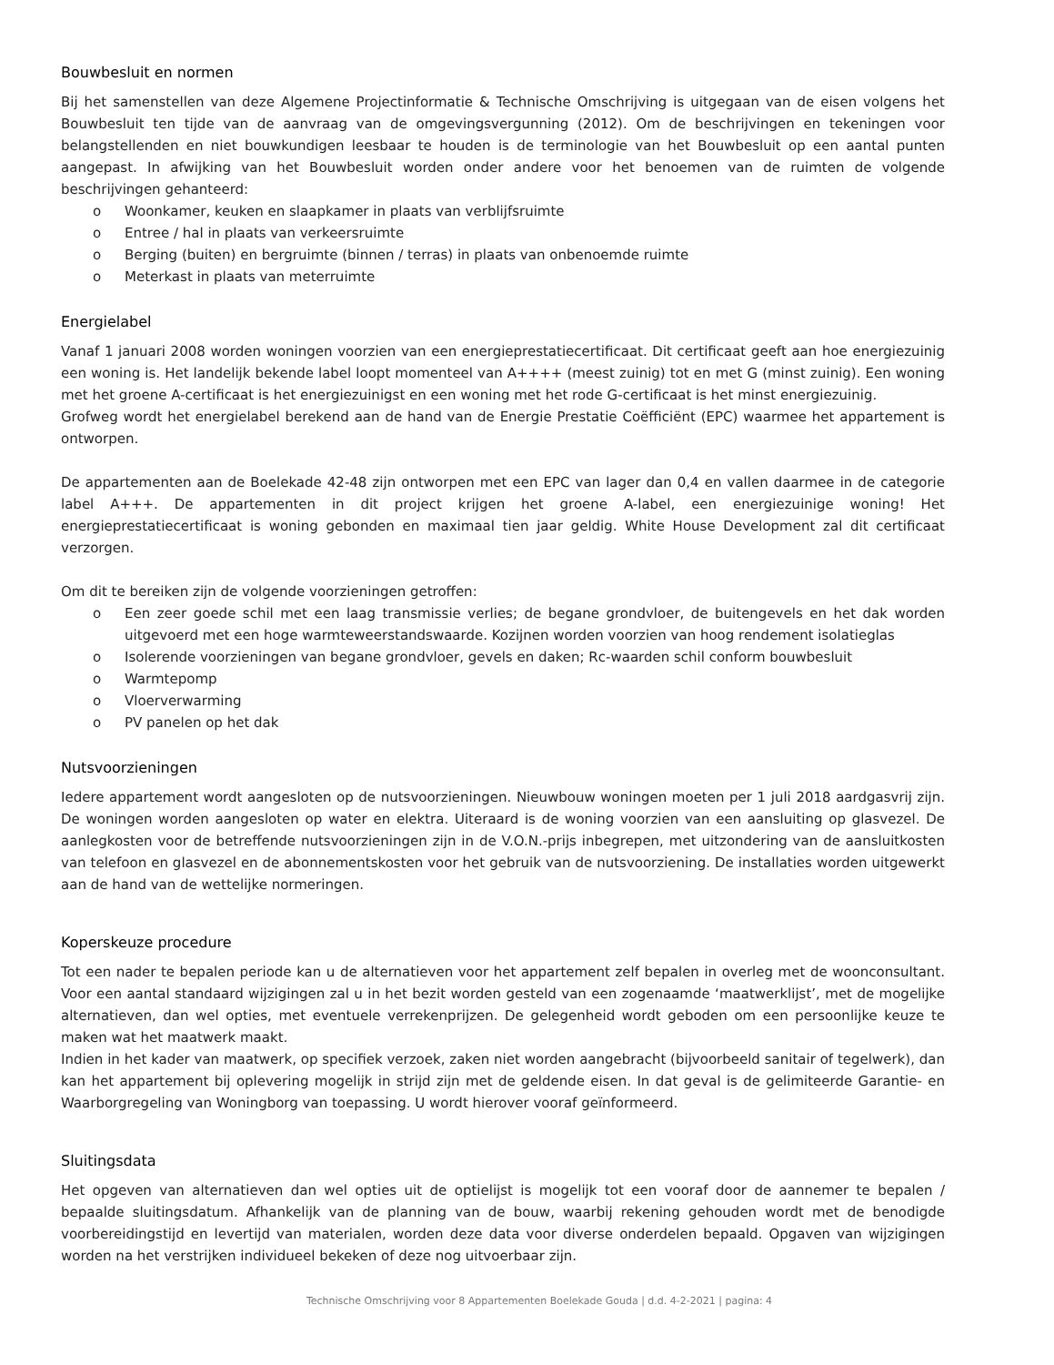Bouwbesluit en normen
Bij het samenstellen van deze Algemene Projectinformatie & Technische Omschrijving is uitgegaan van de eisen volgens het Bouwbesluit ten tijde van de aanvraag van de omgevingsvergunning (2012). Om de beschrijvingen en tekeningen voor belangstellenden en niet bouwkundigen leesbaar te houden is de terminologie van het Bouwbesluit op een aantal punten aangepast. In afwijking van het Bouwbesluit worden onder andere voor het benoemen van de ruimten de volgende beschrijvingen gehanteerd:
o Woonkamer, keuken en slaapkamer in plaats van verblijfsruimte
o Entree / hal in plaats van verkeersruimte
o Berging (buiten) en bergruimte (binnen / terras) in plaats van onbenoemde ruimte
o Meterkast in plaats van meterruimte
Energielabel
Vanaf 1 januari 2008 worden woningen voorzien van een energieprestatiecertificaat. Dit certificaat geeft aan hoe energiezuinig een woning is. Het landelijk bekende label loopt momenteel van A++++ (meest zuinig) tot en met G (minst zuinig). Een woning met het groene A-certificaat is het energiezuinigst en een woning met het rode G-certificaat is het minst energiezuinig.
Grofweg wordt het energielabel berekend aan de hand van de Energie Prestatie Coëfficiënt (EPC) waarmee het appartement is ontworpen.
De appartementen aan de Boelekade 42-48 zijn ontworpen met een EPC van lager dan 0,4 en vallen daarmee in de categorie label A+++. De appartementen in dit project krijgen het groene A-label, een energiezuinige woning! Het energieprestatiecertificaat is woning gebonden en maximaal tien jaar geldig. White House Development zal dit certificaat verzorgen.
Om dit te bereiken zijn de volgende voorzieningen getroffen:
o Een zeer goede schil met een laag transmissie verlies; de begane grondvloer, de buitengevels en het dak worden uitgevoerd met een hoge warmteweerstandswaarde. Kozijnen worden voorzien van hoog rendement isolatieglas
o Isolerende voorzieningen van begane grondvloer, gevels en daken; Rc-waarden schil conform bouwbesluit
o Warmtepomp
o Vloerverwarming
o PV panelen op het dak
Nutsvoorzieningen
Iedere appartement wordt aangesloten op de nutsvoorzieningen. Nieuwbouw woningen moeten per 1 juli 2018 aardgasvrij zijn. De woningen worden aangesloten op water en elektra. Uiteraard is de woning voorzien van een aansluiting op glasvezel. De aanlegkosten voor de betreffende nutsvoorzieningen zijn in de V.O.N.-prijs inbegrepen, met uitzondering van de aansluitkosten van telefoon en glasvezel en de abonnementskosten voor het gebruik van de nutsvoorziening. De installaties worden uitgewerkt aan de hand van de wettelijke normeringen.
Koperskeuze procedure
Tot een nader te bepalen periode kan u de alternatieven voor het appartement zelf bepalen in overleg met de woonconsultant. Voor een aantal standaard wijzigingen zal u in het bezit worden gesteld van een zogenaamde ‘maatwerklijst’, met de mogelijke alternatieven, dan wel opties, met eventuele verrekenprijzen. De gelegenheid wordt geboden om een persoonlijke keuze te maken wat het maatwerk maakt.
Indien in het kader van maatwerk, op specifiek verzoek, zaken niet worden aangebracht (bijvoorbeeld sanitair of tegelwerk), dan kan het appartement bij oplevering mogelijk in strijd zijn met de geldende eisen. In dat geval is de gelimiteerde Garantie- en Waarborgregeling van Woningborg van toepassing. U wordt hierover vooraf geïnformeerd.
Sluitingsdata
Het opgeven van alternatieven dan wel opties uit de optielijst is mogelijk tot een vooraf door de aannemer te bepalen / bepaalde sluitingsdatum. Afhankelijk van de planning van de bouw, waarbij rekening gehouden wordt met de benodigde voorbereidingstijd en levertijd van materialen, worden deze data voor diverse onderdelen bepaald. Opgaven van wijzigingen worden na het verstrijken individueel bekeken of deze nog uitvoerbaar zijn.
Technische Omschrijving voor 8 Appartementen Boelekade Gouda | d.d. 4-2-2021 | pagina: 4